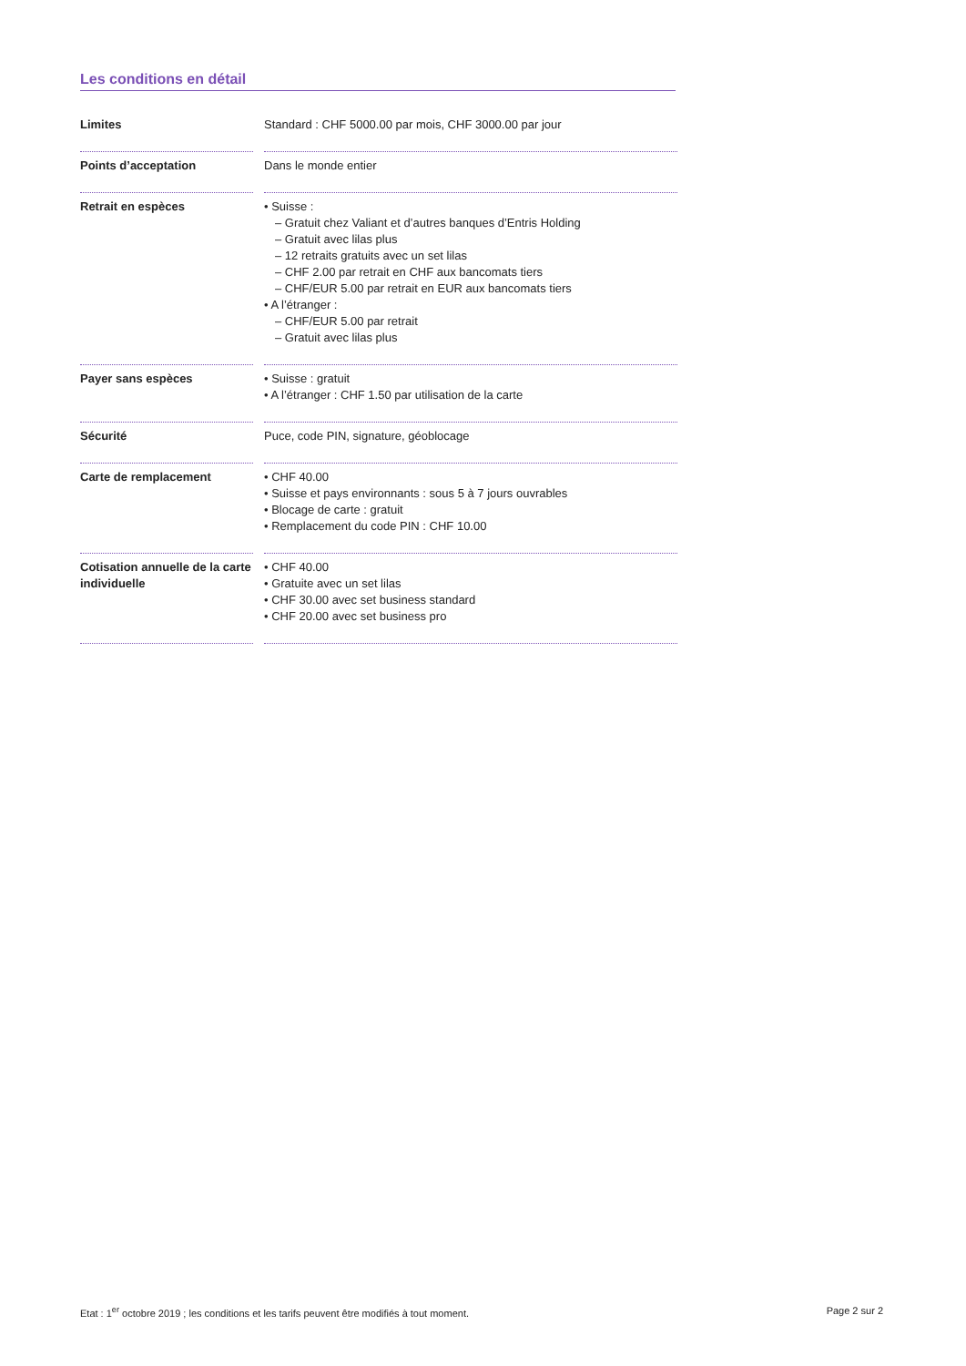Les conditions en détail
| Limites | Standard : CHF 5000.00 par mois, CHF 3000.00 par jour |
| Points d’acceptation | Dans le monde entier |
| Retrait en espèces | • Suisse : – Gratuit chez Valiant et d’autres banques d’Entris Holding – Gratuit avec lilas plus – 12 retraits gratuits avec un set lilas – CHF 2.00 par retrait en CHF aux bancomats tiers – CHF/EUR 5.00 par retrait en EUR aux bancomats tiers • A l’étranger : – CHF/EUR 5.00 par retrait – Gratuit avec lilas plus |
| Payer sans espèces | • Suisse : gratuit • A l’étranger : CHF 1.50 par utilisation de la carte |
| Sécurité | Puce, code PIN, signature, géoblocage |
| Carte de remplacement | • CHF 40.00 • Suisse et pays environnants : sous 5 à 7 jours ouvrables • Blocage de carte : gratuit • Remplacement du code PIN : CHF 10.00 |
| Cotisation annuelle de la carte individuelle | • CHF 40.00 • Gratuite avec un set lilas • CHF 30.00 avec set business standard • CHF 20.00 avec set business pro |
Etat : 1<sup>er</sup> octobre 2019 ; les conditions et les tarifs peuvent être modifiés à tout moment. Page 2 sur 2